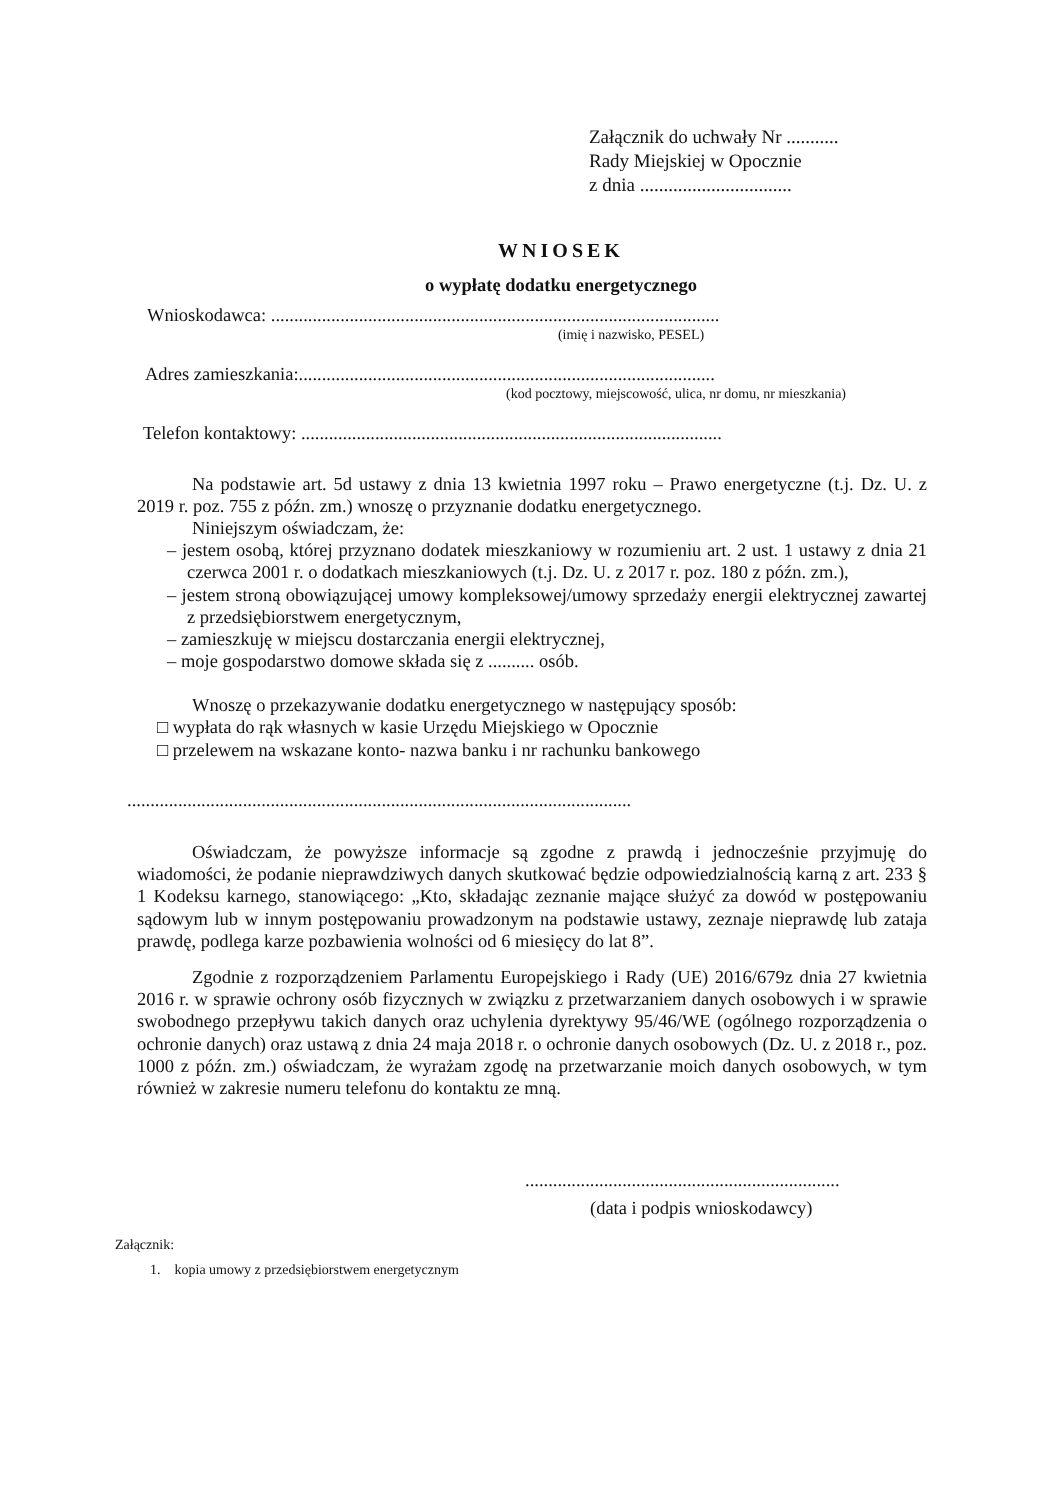Załącznik do uchwały Nr ...........
Rady Miejskiej w Opocznie
z dnia ................................
WNIOSEK
o wypłatę dodatku energetycznego
Wnioskodawca: .................................................................................................
(imię i nazwisko, PESEL)
Adres zamieszkania:..........................................................................................
(kod pocztowy, miejscowość, ulica, nr domu, nr mieszkania)
Telefon kontaktowy: ...........................................................................................
Na podstawie art. 5d ustawy z dnia 13 kwietnia 1997 roku – Prawo energetyczne (t.j. Dz. U. z 2019 r. poz. 755 z późn. zm.) wnoszę o przyznanie dodatku energetycznego.
Niniejszym oświadczam, że:
– jestem osobą, której przyznano dodatek mieszkaniowy w rozumieniu art. 2 ust. 1 ustawy z dnia 21 czerwca 2001 r. o dodatkach mieszkaniowych (t.j. Dz. U. z 2017 r. poz. 180 z późn. zm.),
– jestem stroną obowiązującej umowy kompleksowej/umowy sprzedaży energii elektrycznej zawartej z przedsiębiorstwem energetycznym,
– zamieszkuję w miejscu dostarczania energii elektrycznej,
– moje gospodarstwo domowe składa się z .......... osób.
Wnoszę o przekazywanie dodatku energetycznego w następujący sposób:
□ wypłata do rąk własnych w kasie Urzędu Miejskiego w Opocznie
□ przelewem na wskazane konto- nazwa banku i nr rachunku bankowego
.............................................................................................................
Oświadczam, że powyższe informacje są zgodne z prawdą i jednocześnie przyjmuję do wiadomości, że podanie nieprawdziwych danych skutkować będzie odpowiedzialnością karną z art. 233 § 1 Kodeksu karnego, stanowiącego: „Kto, składając zeznanie mające służyć za dowód w postępowaniu sądowym lub w innym postępowaniu prowadzonym na podstawie ustawy, zeznaje nieprawdę lub zataja prawdę, podlega karze pozbawienia wolności od 6 miesięcy do lat 8”.
Zgodnie z rozporządzeniem Parlamentu Europejskiego i Rady (UE) 2016/679z dnia 27 kwietnia 2016 r. w sprawie ochrony osób fizycznych w związku z przetwarzaniem danych osobowych i w sprawie swobodnego przepływu takich danych oraz uchylenia dyrektywy 95/46/WE (ogólnego rozporządzenia o ochronie danych) oraz ustawą z dnia 24 maja 2018 r. o ochronie danych osobowych (Dz. U. z 2018 r., poz. 1000 z późn. zm.) oświadczam, że wyrażam zgodę na przetwarzanie moich danych osobowych, w tym również w zakresie numeru telefonu do kontaktu ze mną.
....................................................................
(data i podpis wnioskodawcy)
Załącznik:
1. kopia umowy z przedsiębiorstwem energetycznym